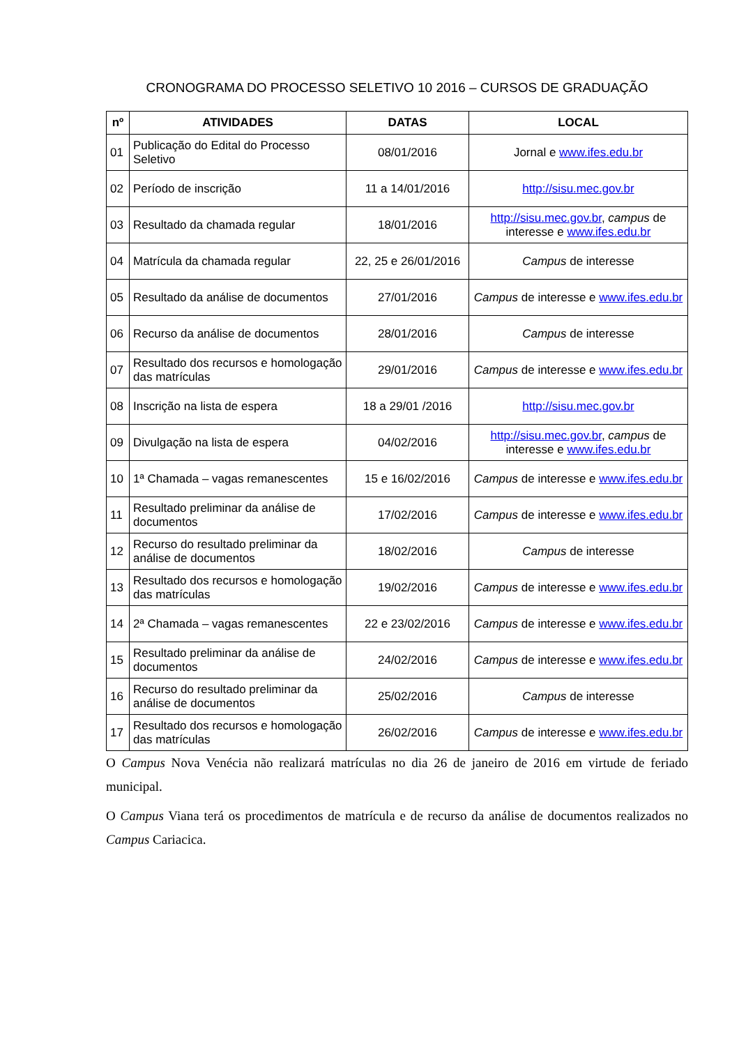CRONOGRAMA DO PROCESSO SELETIVO 10 2016 – CURSOS DE GRADUAÇÃO
| nº | ATIVIDADES | DATAS | LOCAL |
| --- | --- | --- | --- |
| 01 | Publicação do Edital do Processo Seletivo | 08/01/2016 | Jornal e www.ifes.edu.br |
| 02 | Período de inscrição | 11 a 14/01/2016 | http://sisu.mec.gov.br |
| 03 | Resultado da chamada regular | 18/01/2016 | http://sisu.mec.gov.br , campus de interesse e www.ifes.edu.br |
| 04 | Matrícula da chamada regular | 22, 25 e 26/01/2016 | Campus de interesse |
| 05 | Resultado da análise de documentos | 27/01/2016 | Campus de interesse e www.ifes.edu.br |
| 06 | Recurso da análise de documentos | 28/01/2016 | Campus de interesse |
| 07 | Resultado dos recursos e homologação das matrículas | 29/01/2016 | Campus de interesse e www.ifes.edu.br |
| 08 | Inscrição na lista de espera | 18 a 29/01 /2016 | http://sisu.mec.gov.br |
| 09 | Divulgação na lista de espera | 04/02/2016 | http://sisu.mec.gov.br , campus de interesse e www.ifes.edu.br |
| 10 | 1ª Chamada – vagas remanescentes | 15 e 16/02/2016 | Campus de interesse e www.ifes.edu.br |
| 11 | Resultado preliminar da análise de documentos | 17/02/2016 | Campus de interesse e www.ifes.edu.br |
| 12 | Recurso do resultado preliminar da análise de documentos | 18/02/2016 | Campus de interesse |
| 13 | Resultado dos recursos e homologação das matrículas | 19/02/2016 | Campus de interesse e www.ifes.edu.br |
| 14 | 2ª Chamada – vagas remanescentes | 22 e 23/02/2016 | Campus de interesse e www.ifes.edu.br |
| 15 | Resultado preliminar da análise de documentos | 24/02/2016 | Campus de interesse e www.ifes.edu.br |
| 16 | Recurso do resultado preliminar da análise de documentos | 25/02/2016 | Campus de interesse |
| 17 | Resultado dos recursos e homologação das matrículas | 26/02/2016 | Campus de interesse e www.ifes.edu.br |
O Campus Nova Venécia não realizará matrículas no dia 26 de janeiro de 2016 em virtude de feriado municipal.
O Campus Viana terá os procedimentos de matrícula e de recurso da análise de documentos realizados no Campus Cariacica.